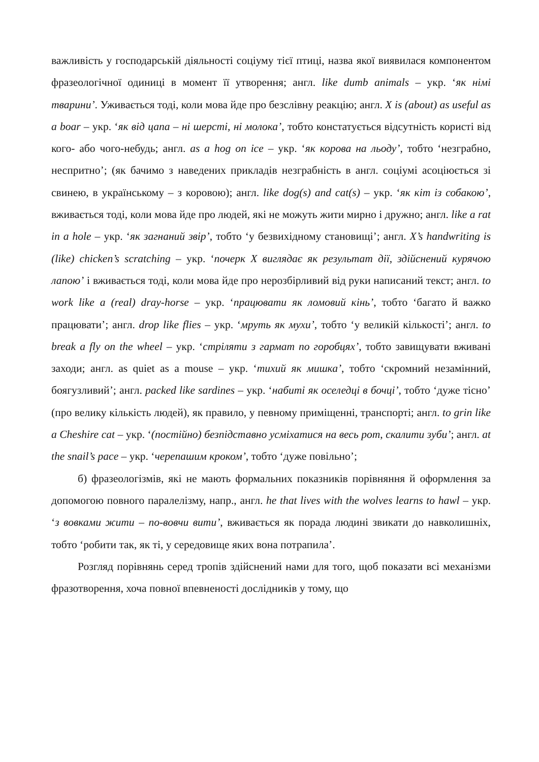важливість у господарській діяльності соціуму тієї птиці, назва якої виявилася компонентом фразеологічної одиниці в момент її утворення; англ. like dumb animals – укр. ‘як німі тварини’. Уживається тоді, коли мова йде про безслівну реакцію; англ. X is (about) as useful as a boar – укр. ‘як від цапа – ні шерсті, ні молока’, тобто констатується відсутність користі від кого- або чого-небудь; англ. as a hog on ice – укр. ‘як корова на льоду’, тобто ‘незграбно, неспритно’; (як бачимо з наведених прикладів незграбність в англ. соціумі асоціюється зі свинею, в українському – з коровою); англ. like dog(s) and cat(s) – укр. ‘як кіт із собакою’, вживається тоді, коли мова йде про людей, які не можуть жити мирно і дружно; англ. like a rat in a hole – укр. ‘як загнаний звір’, тобто ‘у безвихідному становищі’; англ. X’s handwriting is (like) chicken’s scratching – укр. ‘почерк X виглядає як результат дії, здійснений курячою лапою’ і вживається тоді, коли мова йде про нерозбірливий від руки написаний текст; англ. to work like a (real) dray-horse – укр. ‘працювати як ломовий кінь’, тобто ‘багато й важко працювати’; англ. drop like flies – укр. ‘мруть як мухи’, тобто ‘у великій кількості’; англ. to break a fly on the wheel – укр. ‘стріляти з гармат по горобцях’, тобто завищувати вживані заходи; англ. as quiet as a mouse – укр. ‘тихий як мишка’, тобто ‘скромний незамінний, боягузливий’; англ. packed like sardines – укр. ‘набиті як оселедці в бочці’, тобто ‘дуже тісно’ (про велику кількість людей), як правило, у певному приміщенні, транспорті; англ. to grin like a Cheshire cat – укр. ‘(постійно) безпідставно усміхатися на весь рот, скалити зуби’; англ. at the snail’s pace – укр. ‘черепашим кроком’, тобто ‘дуже повільно’;
б) фразеологізмів, які не мають формальних показників порівняння й оформлення за допомогою повного паралелізму, напр., англ. he that lives with the wolves learns to hawl – укр. ‘з вовками жити – по-вовчи вити’, вживається як порада людині звикати до навколишніх, тобто ‘робити так, як ті, у середовище яких вона потрапила’.
Розгляд порівнянь серед тропів здійснений нами для того, щоб показати всі механізми фразотворення, хоча повної впевненості дослідників у тому, що